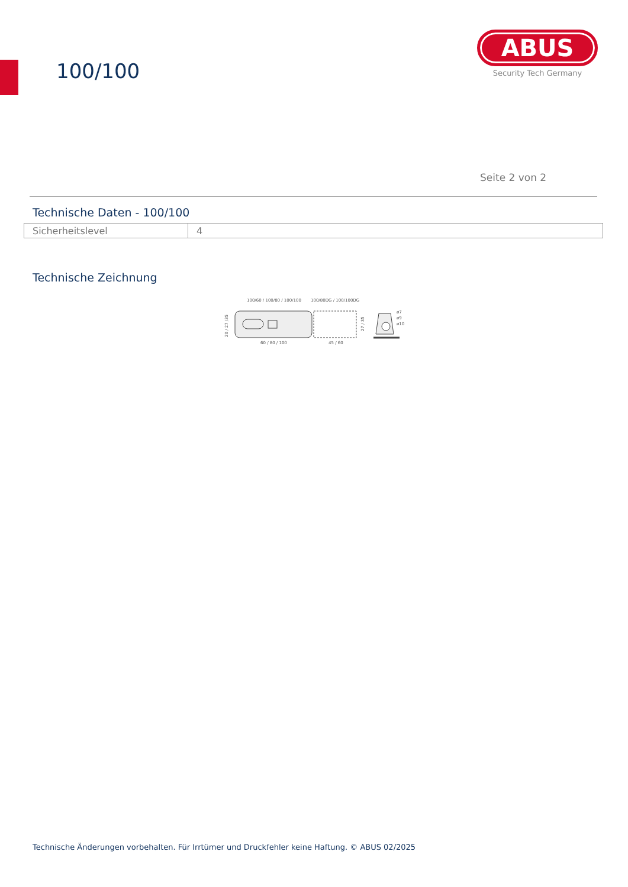100/100
ABUS
Security Tech Germany
Seite 2 von 2
Technische Daten - 100/100
| Sicherheitslevel | 4 |
Technische Zeichnung
100/60 / 100/80 / 100/100
100/80DG / 100/100DG
ø7
ø9
ø10
60 / 80 / 100
45 / 60
20 / 27 /35
27 / 35
Technische Änderungen vorbehalten. Für Irrtümer und Druckfehler keine Haftung. © ABUS 02/2025